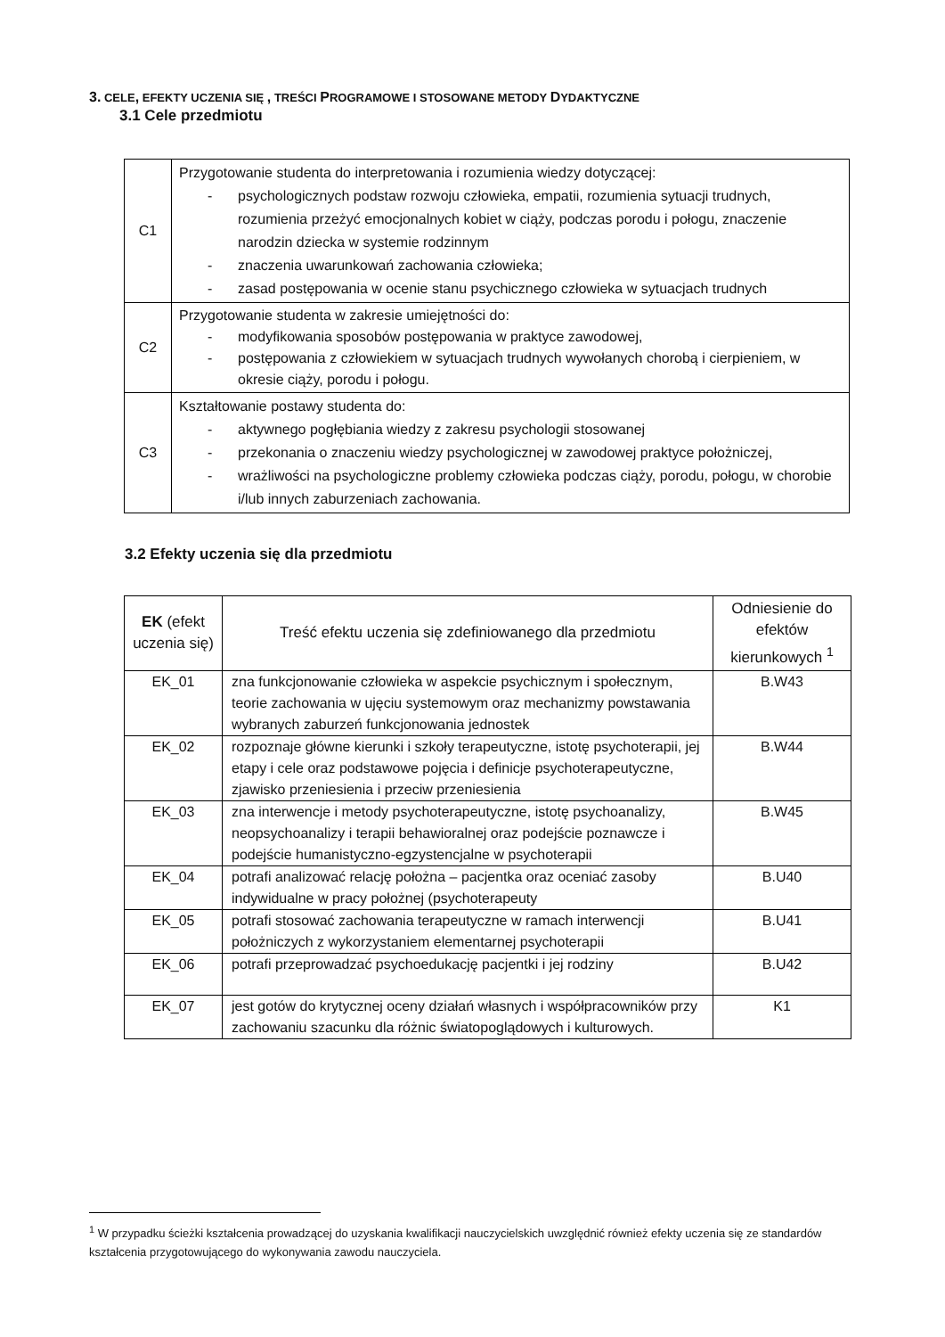3. CELE, EFEKTY UCZENIA SIĘ , TREŚCI PROGRAMOWE I STOSOWANE METODY DYDAKTYCZNE
3.1 Cele przedmiotu
| C1 | Przygotowanie studenta do interpretowania i rozumienia wiedzy dotyczącej: - psychologicznych podstaw rozwoju człowieka, empatii, rozumienia sytuacji trudnych, rozumienia przeżyć emocjonalnych kobiet w ciąży, podczas porodu i połogu, znaczenie narodzin dziecka w systemie rodzinnym - znaczenia uwarunkowań zachowania człowieka; - zasad postępowania w ocenie stanu psychicznego człowieka w sytuacjach trudnych |
| C2 | Przygotowanie studenta w zakresie umiejętności do: - modyfikowania sposobów postępowania w praktyce zawodowej, - postępowania z człowiekiem w sytuacjach trudnych wywołanych chorobą i cierpieniem, w okresie ciąży, porodu i połogu. |
| C3 | Kształtowanie postawy studenta do: - aktywnego pogłębiania wiedzy z zakresu psychologii stosowanej - przekonania o znaczeniu wiedzy psychologicznej w zawodowej praktyce położniczej, - wrażliwości na psychologiczne problemy człowieka podczas ciąży, porodu, połogu, w chorobie i/lub innych zaburzeniach zachowania. |
3.2 Efekty uczenia się dla przedmiotu
| EK (efekt uczenia się) | Treść efektu uczenia się zdefiniowanego dla przedmiotu | Odniesienie do efektów kierunkowych <sup>1</sup> |
| --- | --- | --- |
| EK_01 | zna funkcjonowanie człowieka w aspekcie psychicznym i społecznym, teorie zachowania w ujęciu systemowym oraz mechanizmy powstawania wybranych zaburzeń funkcjonowania jednostek | B.W43 |
| EK_02 | rozpoznaje główne kierunki i szkoły terapeutyczne, istotę psychoterapii, jej etapy i cele oraz podstawowe pojęcia i definicje psychoterapeutyczne, zjawisko przeniesienia i przeciw przeniesienia | B.W44 |
| EK_03 | zna interwencje i metody psychoterapeutyczne, istotę psychoanalizy, neopsychoanalizy i terapii behawioralnej oraz podejście poznawcze i podejście humanistyczno-egzystencjalne w psychoterapii | B.W45 |
| EK_04 | potrafi analizować relację położna – pacjentka oraz oceniać zasoby indywidualne w pracy położnej (psychoterapeuty | B.U40 |
| EK_05 | potrafi stosować zachowania terapeutyczne w ramach interwencji położniczych z wykorzystaniem elementarnej psychoterapii | B.U41 |
| EK_06 | potrafi przeprowadzać psychoedukację pacjentki i jej rodziny | B.U42 |
| EK_07 | jest gotów do krytycznej oceny działań własnych i współpracowników przy zachowaniu szacunku dla różnic światopoglądowych i kulturowych. | K1 |
<sup>1</sup> W przypadku ścieżki kształcenia prowadzącej do uzyskania kwalifikacji nauczycielskich uwzględnić również efekty uczenia się ze standardów kształcenia przygotowującego do wykonywania zawodu nauczyciela.